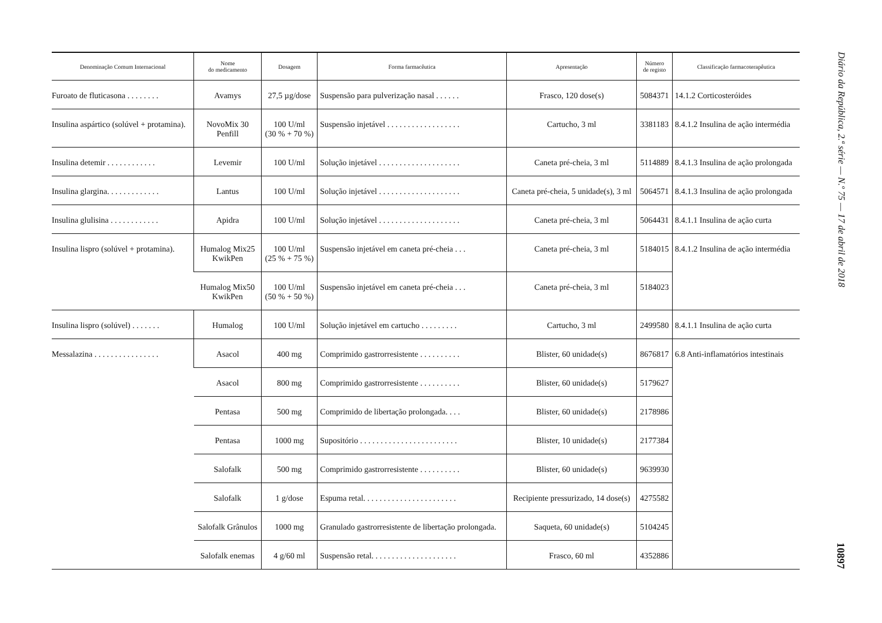| Denominação Comum Internacional | Nome do medicamento | Dosagem | Forma farmacêutica | Apresentação | Número de registo | Classificação farmacoterapêutica |
| --- | --- | --- | --- | --- | --- | --- |
| Furoato de fluticasona . . . . . . . . | Avamys | 27,5 µg/dose | Suspensão para pulverização nasal . . . . . . | Frasco, 120 dose(s) | 5084371 | 14.1.2 Corticosteróides |
| Insulina aspártico (solúvel + protamina). | NovoMix 30 Penfill | 100 U/ml (30 % + 70 %) | Suspensão injetável . . . . . . . . . . . . . . . . . . | Cartucho, 3 ml | 3381183 | 8.4.1.2 Insulina de ação intermédia |
| Insulina detemir . . . . . . . . . . . . | Levemir | 100 U/ml | Solução injetável . . . . . . . . . . . . . . . . . . . . | Caneta pré-cheia, 3 ml | 5114889 | 8.4.1.3 Insulina de ação prolongada |
| Insulina glargina. . . . . . . . . . . . . | Lantus | 100 U/ml | Solução injetável . . . . . . . . . . . . . . . . . . . . | Caneta pré-cheia, 5 unidade(s), 3 ml | 5064571 | 8.4.1.3 Insulina de ação prolongada |
| Insulina glulisina . . . . . . . . . . . . | Apidra | 100 U/ml | Solução injetável . . . . . . . . . . . . . . . . . . . . | Caneta pré-cheia, 3 ml | 5064431 | 8.4.1.1 Insulina de ação curta |
| Insulina lispro (solúvel + protamina). | Humalog Mix25 KwikPen | 100 U/ml (25 % + 75 %) | Suspensão injetável em caneta pré-cheia . . . | Caneta pré-cheia, 3 ml | 5184015 | 8.4.1.2 Insulina de ação intermédia |
| | Humalog Mix50 KwikPen | 100 U/ml (50 % + 50 %) | Suspensão injetável em caneta pré-cheia . . . | Caneta pré-cheia, 3 ml | 5184023 | |
| Insulina lispro (solúvel) . . . . . . . | Humalog | 100 U/ml | Solução injetável em cartucho . . . . . . . . . | Cartucho, 3 ml | 2499580 | 8.4.1.1 Insulina de ação curta |
| Messalazina . . . . . . . . . . . . . . . . | Asacol | 400 mg | Comprimido gastrorresistente . . . . . . . . . . | Blister, 60 unidade(s) | 8676817 | 6.8 Anti-inflamatórios intestinais |
| | Asacol | 800 mg | Comprimido gastrorresistente . . . . . . . . . . | Blister, 60 unidade(s) | 5179627 | |
| | Pentasa | 500 mg | Comprimido de libertação prolongada. . . . | Blister, 60 unidade(s) | 2178986 | |
| | Pentasa | 1000 mg | Supositório . . . . . . . . . . . . . . . . . . . . . . . . | Blister, 10 unidade(s) | 2177384 | |
| | Salofalk | 500 mg | Comprimido gastrorresistente . . . . . . . . . . | Blister, 60 unidade(s) | 9639930 | |
| | Salofalk | 1 g/dose | Espuma retal. . . . . . . . . . . . . . . . . . . . . . . | Recipiente pressurizado, 14 dose(s) | 4275582 | |
| | Salofalk Grânulos | 1000 mg | Granulado gastrorresistente de libertação prolongada. | Saqueta, 60 unidade(s) | 5104245 | |
| | Salofalk enemas | 4 g/60 ml | Suspensão retal. . . . . . . . . . . . . . . . . . . . . | Frasco, 60 ml | 4352886 | |
Diário da República, 2.ª série — N.º 75 — 17 de abril de 2018
10897